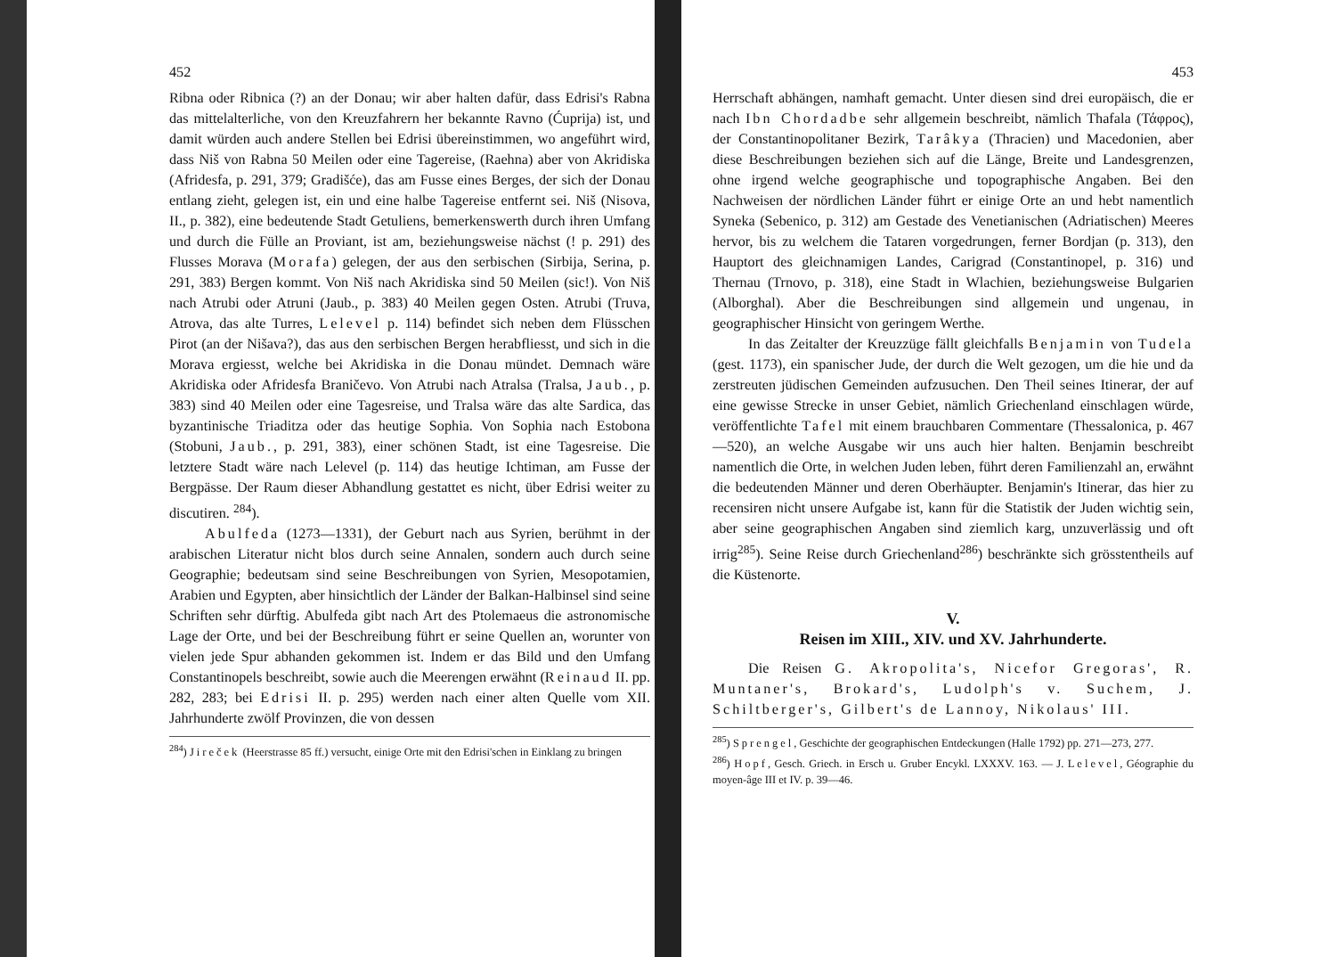452
Ribna oder Ribnica (?) an der Donau; wir aber halten dafür, dass Edrisi's Rabna das mittelalterliche, von den Kreuzfahrern her bekannte Ravno (Ćuprija) ist, und damit würden auch andere Stellen bei Edrisi übereinstimmen, wo angeführt wird, dass Niš von Rabna 50 Meilen oder eine Tagereise, (Raehna) aber von Akridiska (Afridesfa, p. 291, 379; Gradišće), das am Fusse eines Berges, der sich der Donau entlang zieht, gelegen ist, ein und eine halbe Tagereise entfernt sei. Niš (Nisova, II., p. 382), eine bedeutende Stadt Getuliens, bemerkenswerth durch ihren Umfang und durch die Fülle an Proviant, ist am, beziehungsweise nächst (! p. 291) des Flusses Morava (Morafa) gelegen, der aus den serbischen (Sirbija, Serina, p. 291, 383) Bergen kommt. Von Niš nach Akridiska sind 50 Meilen (sic!). Von Niš nach Atrubi oder Atruni (Jaub., p. 383) 40 Meilen gegen Osten. Atrubi (Truva, Atrova, das alte Turres, Lelevel p. 114) befindet sich neben dem Flüsschen Pirot (an der Nišava?), das aus den serbischen Bergen herabfliesst, und sich in die Morava ergiesst, welche bei Akridiska in die Donau mündet. Demnach wäre Akridiska oder Afridesfa Braničevo. Von Atrubi nach Atralsa (Tralsa, Jaub., p. 383) sind 40 Meilen oder eine Tagesreise, und Tralsa wäre das alte Sardica, das byzantinische Triaditza oder das heutige Sophia. Von Sophia nach Estobona (Stobuni, Jaub., p. 291, 383), einer schönen Stadt, ist eine Tagesreise. Die letztere Stadt wäre nach Lelevel (p. 114) das heutige Ichtiman, am Fusse der Bergpässe. Der Raum dieser Abhandlung gestattet es nicht, über Edrisi weiter zu discutiren. <sup>284</sup>).
Abulfeda (1273—1331), der Geburt nach aus Syrien, berühmt in der arabischen Literatur nicht blos durch seine Annalen, sondern auch durch seine Geographie; bedeutsam sind seine Beschreibungen von Syrien, Mesopotamien, Arabien und Egypten, aber hinsichtlich der Länder der Balkan-Halbinsel sind seine Schriften sehr dürftig. Abulfeda gibt nach Art des Ptolemaeus die astronomische Lage der Orte, und bei der Beschreibung führt er seine Quellen an, worunter von vielen jede Spur abhanden gekommen ist. Indem er das Bild und den Umfang Constantinopels beschreibt, sowie auch die Meerengen erwähnt (Reinaud II. pp. 282, 283; bei Edrisi II. p. 295) werden nach einer alten Quelle vom XII. Jahrhunderte zwölf Provinzen, die von dessen
<sup>284</sup>) Jireček (Heerstrasse 85 ff.) versucht, einige Orte mit den Edrisi'schen in Einklang zu bringen
453
Herrschaft abhängen, namhaft gemacht. Unter diesen sind drei europäisch, die er nach Ibn Chordadbe sehr allgemein beschreibt, nämlich Thafala (Τάφρος), der Constantinopolitaner Bezirk, Tarâkya (Thracien) und Macedonien, aber diese Beschreibungen beziehen sich auf die Länge, Breite und Landesgrenzen, ohne irgend welche geographische und topographische Angaben. Bei den Nachweisen der nördlichen Länder führt er einige Orte an und hebt namentlich Syneka (Sebenico, p. 312) am Gestade des Venetianischen (Adriatischen) Meeres hervor, bis zu welchem die Tataren vorgedrungen, ferner Bordjan (p. 313), den Hauptort des gleichnamigen Landes, Carigrad (Constantinopel, p. 316) und Thernau (Trnovo, p. 318), eine Stadt in Wlachien, beziehungsweise Bulgarien (Alborghal). Aber die Beschreibungen sind allgemein und ungenau, in geographischer Hinsicht von geringem Werthe.
In das Zeitalter der Kreuzzüge fällt gleichfalls Benjamin von Tudela (gest. 1173), ein spanischer Jude, der durch die Welt gezogen, um die hie und da zerstreuten jüdischen Gemeinden aufzusuchen. Den Theil seines Itinerar, der auf eine gewisse Strecke in unser Gebiet, nämlich Griechenland einschlagen würde, veröffentlichte Tafel mit einem brauchbaren Commentare (Thessalonica, p. 467—520), an welche Ausgabe wir uns auch hier halten. Benjamin beschreibt namentlich die Orte, in welchen Juden leben, führt deren Familienzahl an, erwähnt die bedeutenden Männer und deren Oberhäupter. Benjamin's Itinerar, das hier zu recensiren nicht unsere Aufgabe ist, kann für die Statistik der Juden wichtig sein, aber seine geographischen Angaben sind ziemlich karg, unzuverlässig und oft irrig<sup>285</sup>). Seine Reise durch Griechenland<sup>286</sup>) beschränkte sich grösstentheils auf die Küstenorte.
V.
Reisen im XIII., XIV. und XV. Jahrhunderte.
Die Reisen G. Akropolita's, Nicefor Gregoras', R. Muntaner's, Brokard's, Ludolph's v. Suchem, J. Schiltberger's, Gilbert's de Lannoy, Nikolaus' III.
<sup>285</sup>) Sprengel, Geschichte der geographischen Entdeckungen (Halle 1792) pp. 271—273, 277.
<sup>286</sup>) Hopf, Gesch. Griech. in Ersch u. Gruber Encykl. LXXXV. 163. — J. Lelevel, Géographie du moyen-âge III et IV. p. 39—46.